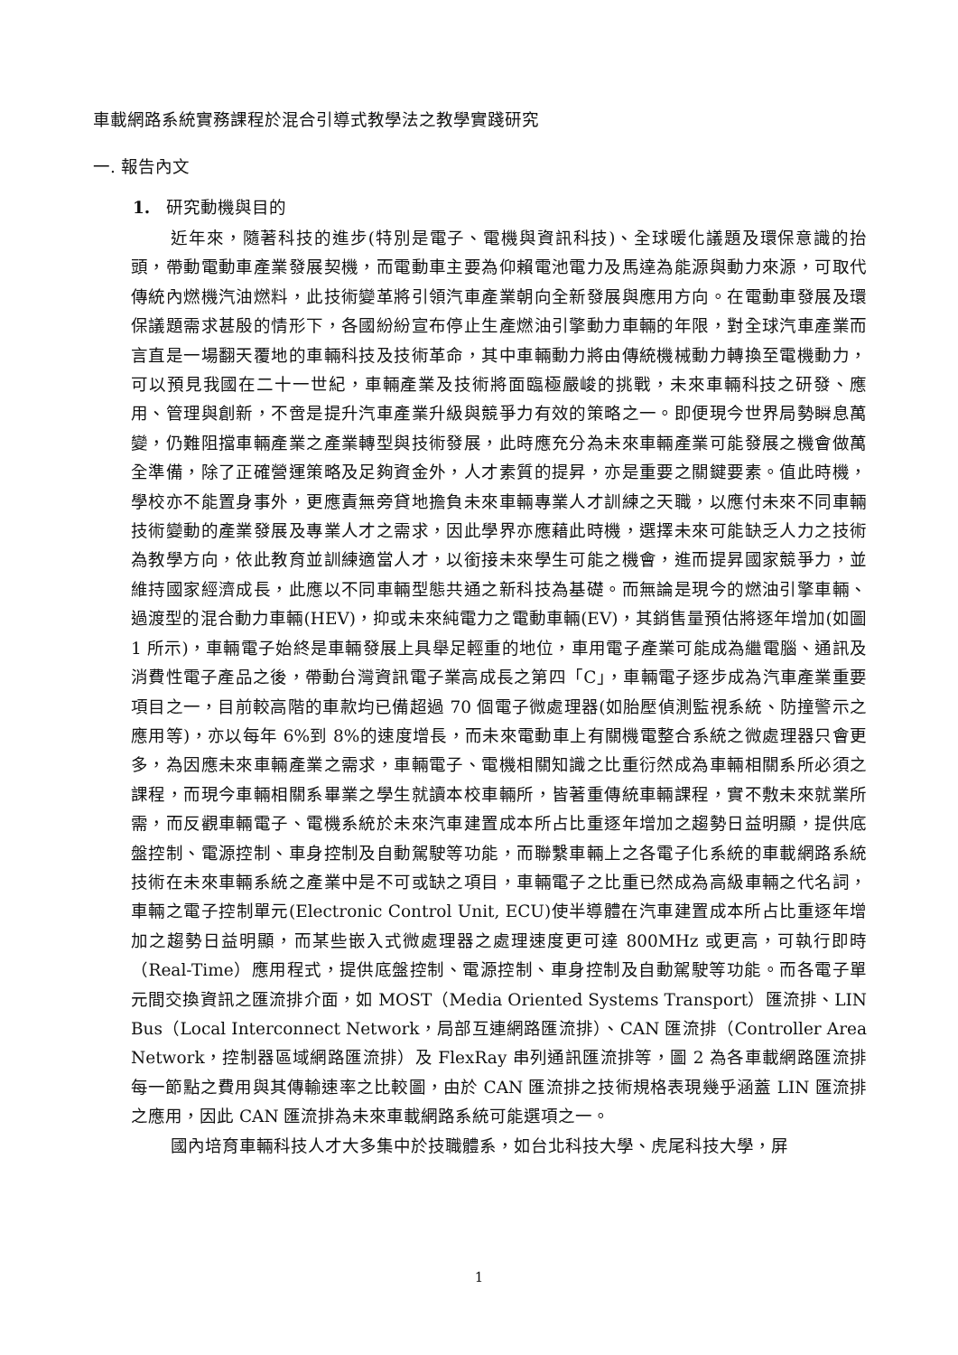車載網路系統實務課程於混合引導式教學法之教學實踐研究
一. 報告內文
1. 研究動機與目的
近年來，隨著科技的進步(特別是電子、電機與資訊科技)、全球暖化議題及環保意識的抬頭，帶動電動車產業發展契機，而電動車主要為仰賴電池電力及馬達為能源與動力來源，可取代傳統內燃機汽油燃料，此技術變革將引領汽車產業朝向全新發展與應用方向。在電動車發展及環保議題需求甚殷的情形下，各國紛紛宣布停止生產燃油引擎動力車輛的年限，對全球汽車產業而言直是一場翻天覆地的車輛科技及技術革命，其中車輛動力將由傳統機械動力轉換至電機動力，可以預見我國在二十一世紀，車輛產業及技術將面臨極嚴峻的挑戰，未來車輛科技之研發、應用、管理與創新，不啻是提升汽車產業升級與競爭力有效的策略之一。即便現今世界局勢瞬息萬變，仍難阻擋車輛產業之產業轉型與技術發展，此時應充分為未來車輛產業可能發展之機會做萬全準備，除了正確營運策略及足夠資金外，人才素質的提昇，亦是重要之關鍵要素。值此時機，學校亦不能置身事外，更應責無旁貸地擔負未來車輛專業人才訓練之天職，以應付未來不同車輛技術變動的產業發展及專業人才之需求，因此學界亦應藉此時機，選擇未來可能缺乏人力之技術為教學方向，依此教育並訓練適當人才，以銜接未來學生可能之機會，進而提昇國家競爭力，並維持國家經濟成長，此應以不同車輛型態共通之新科技為基礎。而無論是現今的燃油引擎車輛、過渡型的混合動力車輛(HEV)，抑或未來純電力之電動車輛(EV)，其銷售量預估將逐年增加(如圖 1 所示)，車輛電子始終是車輛發展上具舉足輕重的地位，車用電子產業可能成為繼電腦、通訊及消費性電子產品之後，帶動台灣資訊電子業高成長之第四「C」，車輛電子逐步成為汽車產業重要項目之一，目前較高階的車款均已備超過 70 個電子微處理器(如胎壓偵測監視系統、防撞警示之應用等)，亦以每年 6%到 8%的速度增長，而未來電動車上有關機電整合系統之微處理器只會更多，為因應未來車輛產業之需求，車輛電子、電機相關知識之比重衍然成為車輛相關系所必須之課程，而現今車輛相關系畢業之學生就讀本校車輛所，皆著重傳統車輛課程，實不敷未來就業所需，而反觀車輛電子、電機系統於未來汽車建置成本所占比重逐年增加之趨勢日益明顯，提供底盤控制、電源控制、車身控制及自動駕駛等功能，而聯繫車輛上之各電子化系統的車載網路系統技術在未來車輛系統之產業中是不可或缺之項目，車輛電子之比重已然成為高級車輛之代名詞，車輛之電子控制單元(Electronic Control Unit, ECU)使半導體在汽車建置成本所占比重逐年增加之趨勢日益明顯，而某些嵌入式微處理器之處理速度更可達 800MHz 或更高，可執行即時（Real-Time）應用程式，提供底盤控制、電源控制、車身控制及自動駕駛等功能。而各電子單元間交換資訊之匯流排介面，如 MOST（Media Oriented Systems Transport）匯流排、LIN Bus（Local Interconnect Network，局部互連網路匯流排）、CAN 匯流排（Controller Area Network，控制器區域網路匯流排）及 FlexRay 串列通訊匯流排等，圖 2 為各車載網路匯流排每一節點之費用與其傳輸速率之比較圖，由於 CAN 匯流排之技術規格表現幾乎涵蓋 LIN 匯流排之應用，因此 CAN 匯流排為未來車載網路系統可能選項之一。
國內培育車輛科技人才大多集中於技職體系，如台北科技大學、虎尾科技大學，屏
1